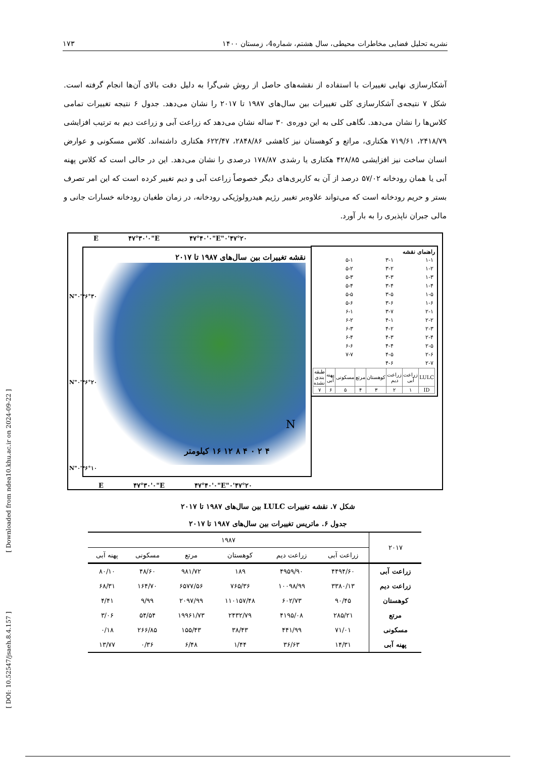نشریه تحلیل فضایی مخاطرات محیطی، سال هشتم، شماره4، زمستان ۱۴۰۰ ۱۷۳
آشکارسازی نهایی تغییرات با استفاده از نقشه‌های حاصل از روش شی‌گرا به دلیل دقت بالای آن‌ها انجام گرفته است. شکل ۷ نتیجه‌ی آشکارسازی کلی تغییرات بین سال‌های ۱۹۸۷ تا ۲۰۱۷ را نشان می‌دهد. جدول ۶ نتیجه تغییرات تمامی کلاس‌ها را نشان می‌دهد. نگاهی کلی به این دوره‌ی ۳۰ ساله نشان می‌دهد که زراعت آبی و زراعت دیم به ترتیب افزایشی ۲۴۱۸/۷۹، ۷۱۹/۶۱ هکتاری، مراتع و کوهستان نیز کاهشی ۲۸۴۸/۸۶، ۶۲۲/۴۷ هکتاری داشته‌اند. کلاس مسکونی و عوارض انسان ساخت نیز افزایشی ۴۲۸/۸۵ هکتاری یا رشدی ۱۷۸/۸۷ درصدی را نشان می‌دهد. این در حالی است که کلاس پهنه آبی یا همان رودخانه ۵۷/۰۲ درصد از آن به کاربری‌های دیگر خصوصاً زراعت آبی و دیم تغییر کرده است که این امر تصرف بستر و حریم رودخانه است که می‌تواند علاوه‌بر تغییر رژیم هیدرولوژیکی رودخانه، در زمان طغیان رودخانه خسارات جانی و مالی جبران ناپذیری را به بار آورد.
نقشه تغییرات بین سال‌های ۱۹۸۷ تا ۲۰۱۷
۴ ۲ ۰ ۴ ۸ ۱۲ ۱۶ کیلومتر
N
۴۷°۲۰'۰"E ۴۷°۳۰'۰"E ۴۷°۴۰'۰"E
۴۷°۲۰'۰"E ۴۷°۳۰'۰"E ۴۷°۴۰'۰"E
۳۶°۳۰'۰"N
۳۶°۲۰'۰"N
۳۶°۱۰'۰"N
راهنمای نقشه
| ۱-۱ | ۳-۱ | ۵-۱ |
| ۱-۲ | ۳-۲ | ۵-۲ |
| ۱-۳ | ۳-۳ | ۵-۳ |
| ۱-۴ | ۳-۴ | ۵-۴ |
| ۱-۵ | ۳-۵ | ۵-۵ |
| ۱-۶ | ۳-۶ | ۵-۶ |
| ۲-۱ | ۳-۷ | ۶-۱ |
| ۲-۲ | ۴-۱ | ۶-۲ |
| ۲-۳ | ۴-۲ | ۶-۳ |
| ۲-۴ | ۴-۳ | ۶-۴ |
| ۲-۵ | ۴-۴ | ۶-۶ |
| ۲-۶ | ۴-۵ | ۷-۷ |
| ۲-۷ | ۴-۶ | |
| LULC | زراعت آبی | زراعت دیم | کوهستان | مرتع | مسکونی | پهنه آبی | طبقه بندی نشده |
| ID | ۱ | ۲ | ۳ | ۴ | ۵ | ۶ | ۷ |
شکل ۷. نقشه تغییرات LULC بین سال‌های ۱۹۸۷ تا ۲۰۱۷
جدول ۶. ماتریس تغییرات بین سال‌های ۱۹۸۷ تا ۲۰۱۷
| ۲۰۱۷ | ۱۹۸۷ | | | | | |
| --- | --- | --- | --- | --- | --- | --- |
| | زراعت آبی | زراعت دیم | کوهستان | مرتع | مسکونی | پهنه آبی |
| زراعت آبی | ۴۴۹۴/۶۰ | ۴۹۵۹/۹۰ | ۱۸۹ | ۹۸۱/۷۲ | ۴۸/۶۰ | ۸۰/۱۰ |
| زراعت دیم | ۳۳۸۰/۱۳ | ۱۰۰۹۸/۹۹ | ۷۶۵/۳۶ | ۶۵۷۷/۵۶ | ۱۶۴/۷۰ | ۶۸/۳۱ |
| کوهستان | ۹۰/۴۵ | ۶۰۲/۷۳ | ۱۱۰۱۵۷/۴۸ | ۲۰۹۷/۹۹ | ۹/۹۹ | ۴/۴۱ |
| مرتع | ۲۸۵/۲۱ | ۴۱۹۵/۰۸ | ۲۴۳۲/۷۹ | ۱۹۹۶۱/۷۳ | ۵۴/۵۴ | ۳/۰۶ |
| مسکونی | ۷۱/۰۱ | ۴۴۱/۹۹ | ۳۸/۴۳ | ۱۵۵/۴۳ | ۲۶۶/۸۵ | ۰/۱۸ |
| پهنه آبی | ۱۴/۳۱ | ۳۶/۶۳ | ۱/۴۴ | ۶/۴۸ | ۰/۳۶ | ۱۳/۷۷ |
[ Downloaded from ndea10.khu.ac.ir on 2024-09-22 ]
[ DOI: 10.52547/jsaeh.8.4.157 ]